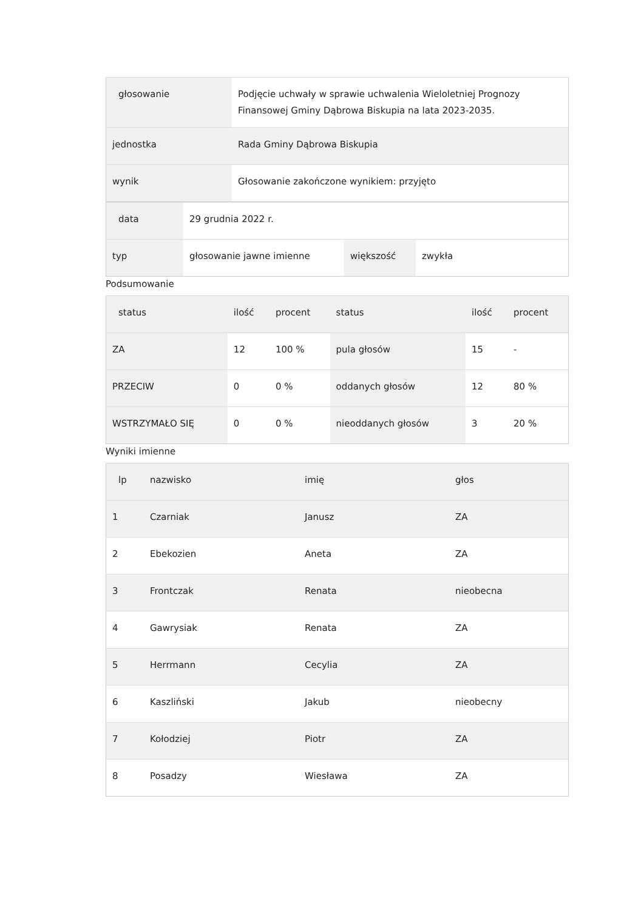| głosowanie | Podjęcie uchwały w sprawie uchwalenia Wieloletniej Prognozy Finansowej Gminy Dąbrowa Biskupia na lata 2023-2035. |
| jednostka | Rada Gminy Dąbrowa Biskupia |
| wynik | Głosowanie zakończone wynikiem: przyjęto |
| data | 29 grudnia 2022 r. | | |
| typ | głosowanie jawne imienne | większość | zwykła |
Podsumowanie
| status | ilość | procent | status | ilość | procent |
| --- | --- | --- | --- | --- | --- |
| ZA | 12 | 100 % | pula głosów | 15 | - |
| PRZECIW | 0 | 0 % | oddanych głosów | 12 | 80 % |
| WSTRZYMAŁO SIĘ | 0 | 0 % | nieoddanych głosów | 3 | 20 % |
Wyniki imienne
| lp | nazwisko | imię | głos |
| --- | --- | --- | --- |
| 1 | Czarniak | Janusz | ZA |
| 2 | Ebekozien | Aneta | ZA |
| 3 | Frontczak | Renata | nieobecna |
| 4 | Gawrysiak | Renata | ZA |
| 5 | Herrmann | Cecylia | ZA |
| 6 | Kaszliński | Jakub | nieobecny |
| 7 | Kołodziej | Piotr | ZA |
| 8 | Posadzy | Wiesława | ZA |